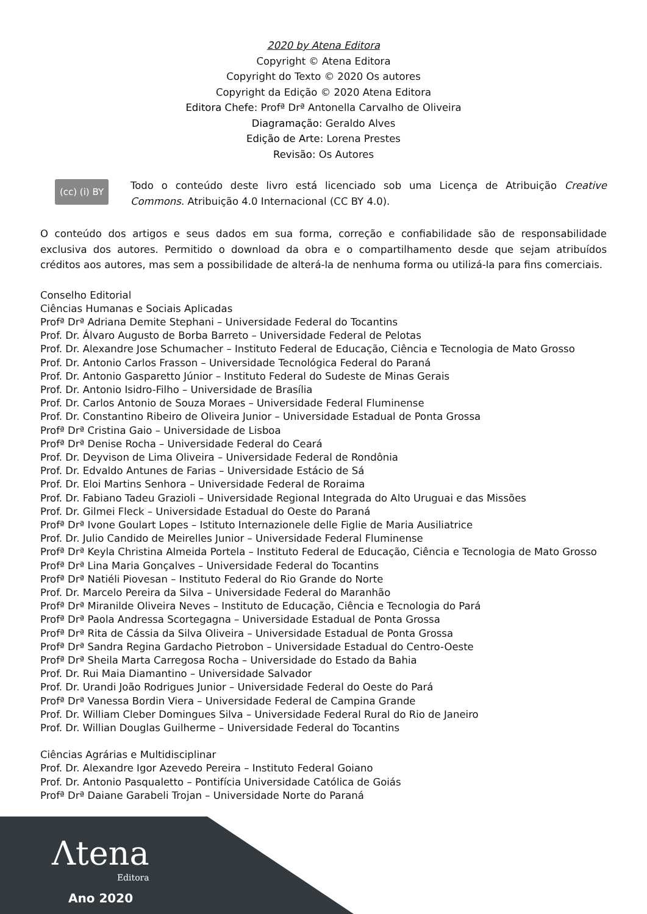2020 by Atena Editora
Copyright © Atena Editora
Copyright do Texto © 2020 Os autores
Copyright da Edição © 2020 Atena Editora
Editora Chefe: Profª Drª Antonella Carvalho de Oliveira
Diagramação: Geraldo Alves
Edição de Arte: Lorena Prestes
Revisão: Os Autores
(cc) (i) BY
Todo o conteúdo deste livro está licenciado sob uma Licença de Atribuição Creative Commons. Atribuição 4.0 Internacional (CC BY 4.0).
O conteúdo dos artigos e seus dados em sua forma, correção e confiabilidade são de responsabilidade exclusiva dos autores. Permitido o download da obra e o compartilhamento desde que sejam atribuídos créditos aos autores, mas sem a possibilidade de alterá-la de nenhuma forma ou utilizá-la para fins comerciais.
Conselho Editorial
Ciências Humanas e Sociais Aplicadas
Profª Drª Adriana Demite Stephani – Universidade Federal do Tocantins
Prof. Dr. Álvaro Augusto de Borba Barreto – Universidade Federal de Pelotas
Prof. Dr. Alexandre Jose Schumacher – Instituto Federal de Educação, Ciência e Tecnologia de Mato Grosso
Prof. Dr. Antonio Carlos Frasson – Universidade Tecnológica Federal do Paraná
Prof. Dr. Antonio Gasparetto Júnior – Instituto Federal do Sudeste de Minas Gerais
Prof. Dr. Antonio Isidro-Filho – Universidade de Brasília
Prof. Dr. Carlos Antonio de Souza Moraes – Universidade Federal Fluminense
Prof. Dr. Constantino Ribeiro de Oliveira Junior – Universidade Estadual de Ponta Grossa
Profª Drª Cristina Gaio – Universidade de Lisboa
Profª Drª Denise Rocha – Universidade Federal do Ceará
Prof. Dr. Deyvison de Lima Oliveira – Universidade Federal de Rondônia
Prof. Dr. Edvaldo Antunes de Farias – Universidade Estácio de Sá
Prof. Dr. Eloi Martins Senhora – Universidade Federal de Roraima
Prof. Dr. Fabiano Tadeu Grazioli – Universidade Regional Integrada do Alto Uruguai e das Missões
Prof. Dr. Gilmei Fleck – Universidade Estadual do Oeste do Paraná
Profª Drª Ivone Goulart Lopes – Istituto Internazionele delle Figlie de Maria Ausiliatrice
Prof. Dr. Julio Candido de Meirelles Junior – Universidade Federal Fluminense
Profª Drª Keyla Christina Almeida Portela – Instituto Federal de Educação, Ciência e Tecnologia de Mato Grosso
Profª Drª Lina Maria Gonçalves – Universidade Federal do Tocantins
Profª Drª Natiéli Piovesan – Instituto Federal do Rio Grande do Norte
Prof. Dr. Marcelo Pereira da Silva – Universidade Federal do Maranhão
Profª Drª Miranilde Oliveira Neves – Instituto de Educação, Ciência e Tecnologia do Pará
Profª Drª Paola Andressa Scortegagna – Universidade Estadual de Ponta Grossa
Profª Drª Rita de Cássia da Silva Oliveira – Universidade Estadual de Ponta Grossa
Profª Drª Sandra Regina Gardacho Pietrobon – Universidade Estadual do Centro-Oeste
Profª Drª Sheila Marta Carregosa Rocha – Universidade do Estado da Bahia
Prof. Dr. Rui Maia Diamantino – Universidade Salvador
Prof. Dr. Urandi João Rodrigues Junior – Universidade Federal do Oeste do Pará
Profª Drª Vanessa Bordin Viera – Universidade Federal de Campina Grande
Prof. Dr. William Cleber Domingues Silva – Universidade Federal Rural do Rio de Janeiro
Prof. Dr. Willian Douglas Guilherme – Universidade Federal do Tocantins
Ciências Agrárias e Multidisciplinar
Prof. Dr. Alexandre Igor Azevedo Pereira – Instituto Federal Goiano
Prof. Dr. Antonio Pasqualetto – Pontifícia Universidade Católica de Goiás
Profª Drª Daiane Garabeli Trojan – Universidade Norte do Paraná
Λtena
Editora
Ano 2020